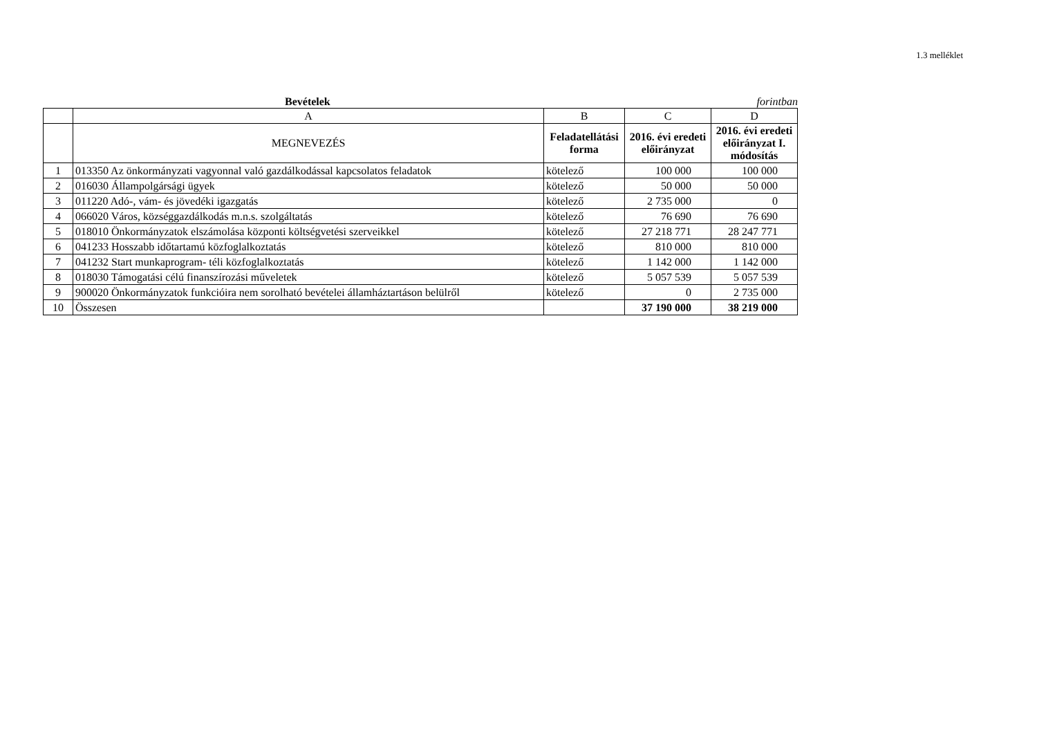1.3 melléklet
Bevételek forintban
| | A | B | C | D |
| | MEGNEVEZÉS | Feladatellátási forma | 2016. évi eredeti előirányzat | 2016. évi eredeti előirányzat I. módosítás |
| 1 | 013350 Az önkormányzati vagyonnal való gazdálkodással kapcsolatos feladatok | kötelező | 100 000 | 100 000 |
| 2 | 016030 Állampolgársági ügyek | kötelező | 50 000 | 50 000 |
| 3 | 011220 Adó-, vám- és jövedéki igazgatás | kötelező | 2 735 000 | 0 |
| 4 | 066020 Város, községgazdálkodás m.n.s. szolgáltatás | kötelező | 76 690 | 76 690 |
| 5 | 018010 Önkormányzatok elszámolása központi költségvetési szerveikkel | kötelező | 27 218 771 | 28 247 771 |
| 6 | 041233 Hosszabb időtartamú közfoglalkoztatás | kötelező | 810 000 | 810 000 |
| 7 | 041232 Start munkaprogram- téli közfoglalkoztatás | kötelező | 1 142 000 | 1 142 000 |
| 8 | 018030 Támogatási célú finanszírozási műveletek | kötelező | 5 057 539 | 5 057 539 |
| 9 | 900020 Önkormányzatok funkcióira nem sorolható bevételei államháztartáson belülről | kötelező | 0 | 2 735 000 |
| 10 | Összesen | | 37 190 000 | 38 219 000 |